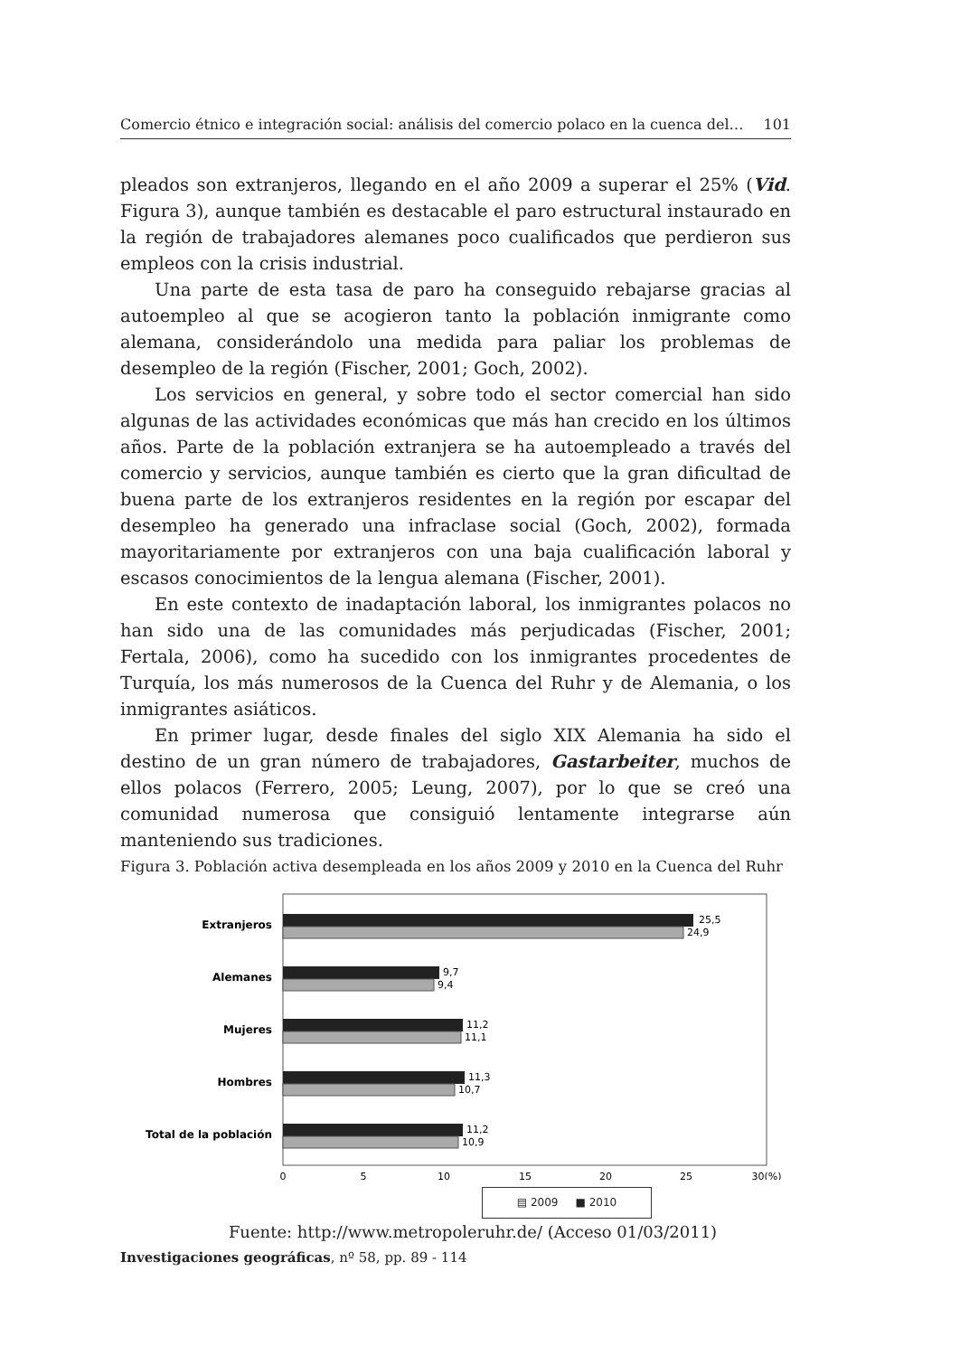Comercio étnico e integración social: análisis del comercio polaco en la cuenca del… 101
pleados son extranjeros, llegando en el año 2009 a superar el 25% (Vid. Figura 3), aunque también es destacable el paro estructural instaurado en la región de trabajadores alemanes poco cualificados que perdieron sus empleos con la crisis industrial.
Una parte de esta tasa de paro ha conseguido rebajarse gracias al autoempleo al que se acogieron tanto la población inmigrante como alemana, considerándolo una medida para paliar los problemas de desempleo de la región (Fischer, 2001; Goch, 2002).
Los servicios en general, y sobre todo el sector comercial han sido algunas de las actividades económicas que más han crecido en los últimos años. Parte de la población extranjera se ha autoempleado a través del comercio y servicios, aunque también es cierto que la gran dificultad de buena parte de los extranjeros residentes en la región por escapar del desempleo ha generado una infraclase social (Goch, 2002), formada mayoritariamente por extranjeros con una baja cualificación laboral y escasos conocimientos de la lengua alemana (Fischer, 2001).
En este contexto de inadaptación laboral, los inmigrantes polacos no han sido una de las comunidades más perjudicadas (Fischer, 2001; Fertala, 2006), como ha sucedido con los inmigrantes procedentes de Turquía, los más numerosos de la Cuenca del Ruhr y de Alemania, o los inmigrantes asiáticos.
En primer lugar, desde finales del siglo XIX Alemania ha sido el destino de un gran número de trabajadores, Gastarbeiter, muchos de ellos polacos (Ferrero, 2005; Leung, 2007), por lo que se creó una comunidad numerosa que consiguió lentamente integrarse aún manteniendo sus tradiciones.
Figura 3. Población activa desempleada en los años 2009 y 2010 en la Cuenca del Ruhr
Extranjeros
Alemanes
Mujeres
Hombres
Total de la población
25,5
24,9
9,7
9,4
11,2
11,1
11,3
10,7
11,2
10,9
0
5
10
15
20
25
30(%)
▤ 2009 ■ 2010
Fuente: http://www.metropoleruhr.de/ (Acceso 01/03/2011)
Investigaciones geográficas, nº 58, pp. 89 - 114